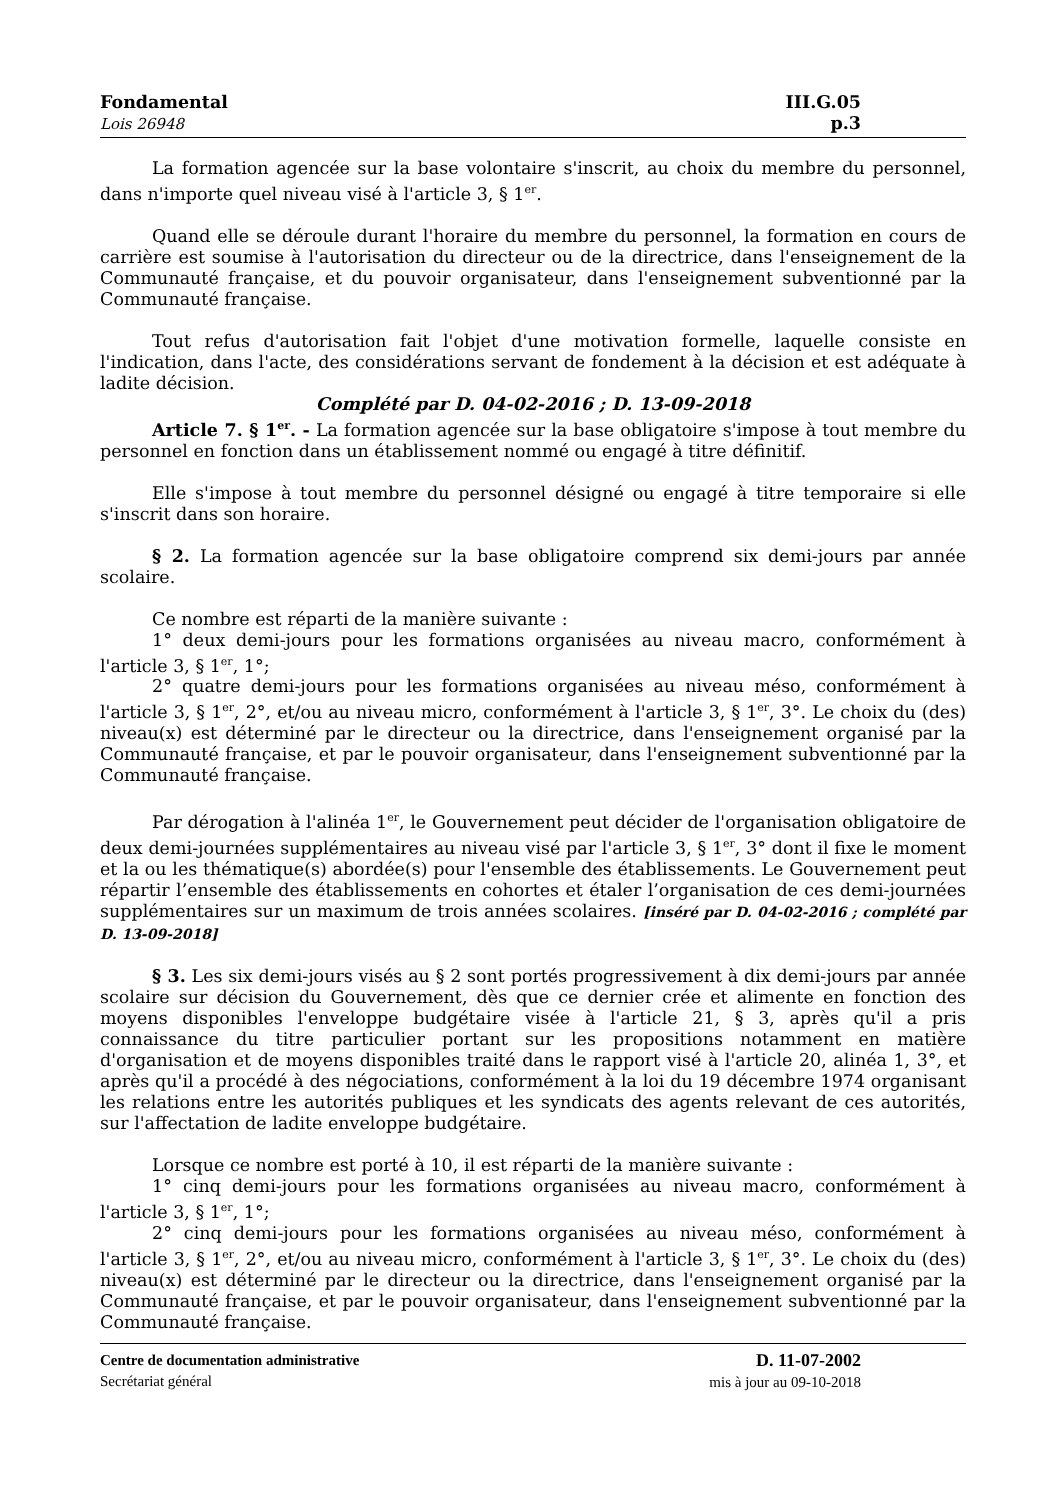Fondamental
Lois 26948
III.G.05
p.3
La formation agencée sur la base volontaire s'inscrit, au choix du membre du personnel, dans n'importe quel niveau visé à l'article 3, § 1<sup>er</sup>.
Quand elle se déroule durant l'horaire du membre du personnel, la formation en cours de carrière est soumise à l'autorisation du directeur ou de la directrice, dans l'enseignement de la Communauté française, et du pouvoir organisateur, dans l'enseignement subventionné par la Communauté française.
Tout refus d'autorisation fait l'objet d'une motivation formelle, laquelle consiste en l'indication, dans l'acte, des considérations servant de fondement à la décision et est adéquate à ladite décision.
Complété par D. 04-02-2016 ; D. 13-09-2018
Article 7. § 1<sup>er</sup>. - La formation agencée sur la base obligatoire s'impose à tout membre du personnel en fonction dans un établissement nommé ou engagé à titre définitif.
Elle s'impose à tout membre du personnel désigné ou engagé à titre temporaire si elle s'inscrit dans son horaire.
§ 2. La formation agencée sur la base obligatoire comprend six demi-jours par année scolaire.
Ce nombre est réparti de la manière suivante :
1° deux demi-jours pour les formations organisées au niveau macro, conformément à l'article 3, § 1<sup>er</sup>, 1°;
2° quatre demi-jours pour les formations organisées au niveau méso, conformément à l'article 3, § 1<sup>er</sup>, 2°, et/ou au niveau micro, conformément à l'article 3, § 1<sup>er</sup>, 3°. Le choix du (des) niveau(x) est déterminé par le directeur ou la directrice, dans l'enseignement organisé par la Communauté française, et par le pouvoir organisateur, dans l'enseignement subventionné par la Communauté française.
Par dérogation à l'alinéa 1<sup>er</sup>, le Gouvernement peut décider de l'organisation obligatoire de deux demi-journées supplémentaires au niveau visé par l'article 3, § 1<sup>er</sup>, 3° dont il fixe le moment et la ou les thématique(s) abordée(s) pour l'ensemble des établissements. Le Gouvernement peut répartir l’ensemble des établissements en cohortes et étaler l’organisation de ces demi-journées supplémentaires sur un maximum de trois années scolaires. [inséré par D. 04-02-2016 ; complété par D. 13-09-2018]
§ 3. Les six demi-jours visés au § 2 sont portés progressivement à dix demi-jours par année scolaire sur décision du Gouvernement, dès que ce dernier crée et alimente en fonction des moyens disponibles l'enveloppe budgétaire visée à l'article 21, § 3, après qu'il a pris connaissance du titre particulier portant sur les propositions notamment en matière d'organisation et de moyens disponibles traité dans le rapport visé à l'article 20, alinéa 1, 3°, et après qu'il a procédé à des négociations, conformément à la loi du 19 décembre 1974 organisant les relations entre les autorités publiques et les syndicats des agents relevant de ces autorités, sur l'affectation de ladite enveloppe budgétaire.
Lorsque ce nombre est porté à 10, il est réparti de la manière suivante :
1° cinq demi-jours pour les formations organisées au niveau macro, conformément à l'article 3, § 1<sup>er</sup>, 1°;
2° cinq demi-jours pour les formations organisées au niveau méso, conformément à l'article 3, § 1<sup>er</sup>, 2°, et/ou au niveau micro, conformément à l'article 3, § 1<sup>er</sup>, 3°. Le choix du (des) niveau(x) est déterminé par le directeur ou la directrice, dans l'enseignement organisé par la Communauté française, et par le pouvoir organisateur, dans l'enseignement subventionné par la Communauté française.
Centre de documentation administrative
Secrétariat général
D. 11-07-2002
mis à jour au 09-10-2018